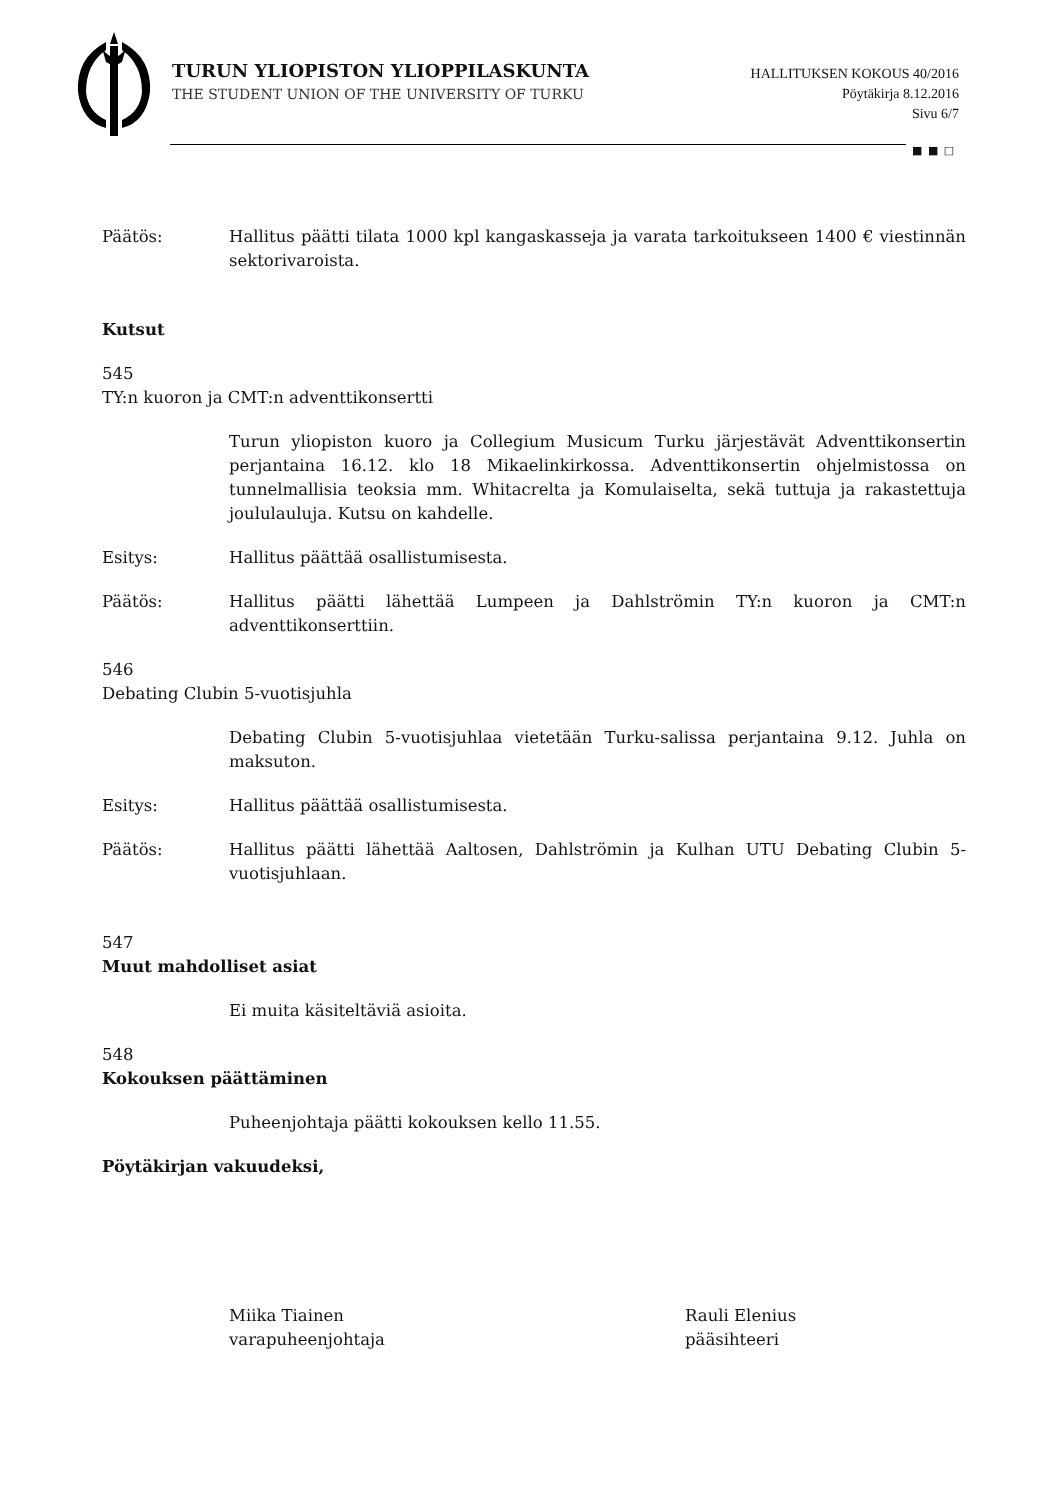TURUN YLIOPISTON YLIOPPILASKUNTA
THE STUDENT UNION OF THE UNIVERSITY OF TURKU
HALLITUKSEN KOKOUS 40/2016
Pöytäkirja 8.12.2016
Sivu 6/7
■ ■ □
Päätös: Hallitus päätti tilata 1000 kpl kangaskasseja ja varata tarkoitukseen 1400 € viestinnän sektorivaroista.
Kutsut
545
TY:n kuoron ja CMT:n adventtikonsertti
Turun yliopiston kuoro ja Collegium Musicum Turku järjestävät Adventtikonsertin perjantaina 16.12. klo 18 Mikaelinkirkossa. Adventtikonsertin ohjelmistossa on tunnelmallisia teoksia mm. Whitacrelta ja Komulaiselta, sekä tuttuja ja rakastettuja joululauluja. Kutsu on kahdelle.
Esitys: Hallitus päättää osallistumisesta.
Päätös: Hallitus päätti lähettää Lumpeen ja Dahlströmin TY:n kuoron ja CMT:n adventtikonserttiin.
546
Debating Clubin 5-vuotisjuhla
Debating Clubin 5-vuotisjuhlaa vietetään Turku-salissa perjantaina 9.12. Juhla on maksuton.
Esitys: Hallitus päättää osallistumisesta.
Päätös: Hallitus päätti lähettää Aaltosen, Dahlströmin ja Kulhan UTU Debating Clubin 5-vuotisjuhlaan.
547
Muut mahdolliset asiat
Ei muita käsiteltäviä asioita.
548
Kokouksen päättäminen
Puheenjohtaja päätti kokouksen kello 11.55.
Pöytäkirjan vakuudeksi,
Miika Tiainen
varapuheenjohtaja
Rauli Elenius
pääsihteeri